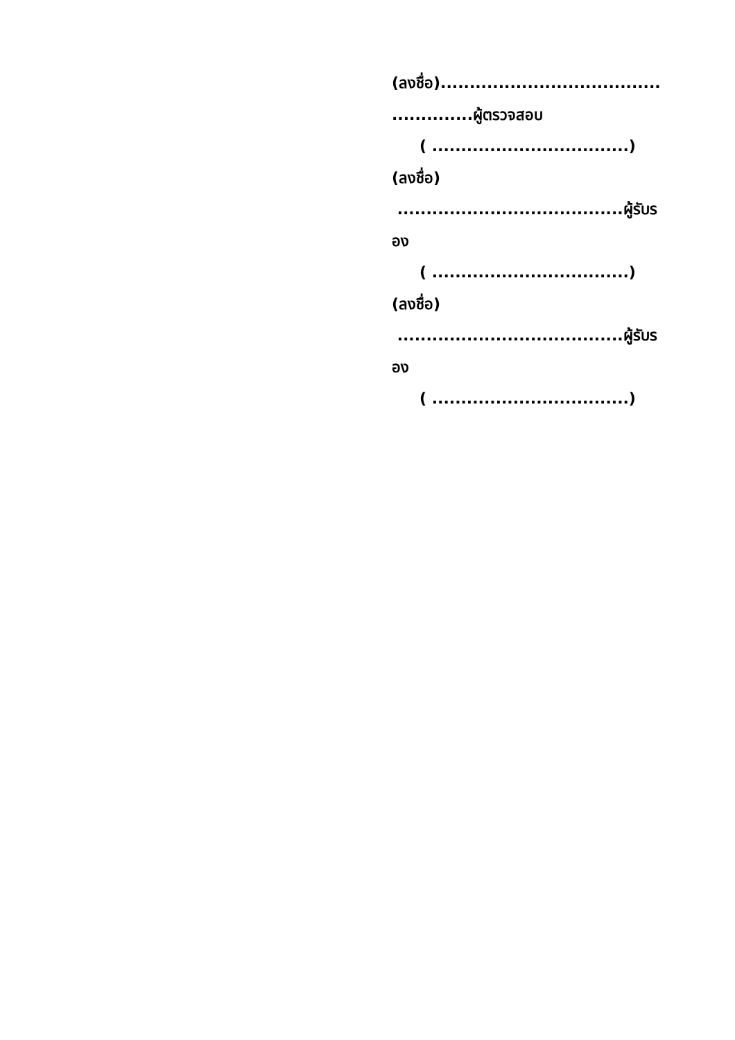(ลงชื่อ)......................................
..............ผู้ตรวจสอบ
( ..................................)
(ลงชื่อ)
.......................................ผู้รับร
อง
( ..................................)
(ลงชื่อ)
.......................................ผู้รับร
อง
( ..................................)